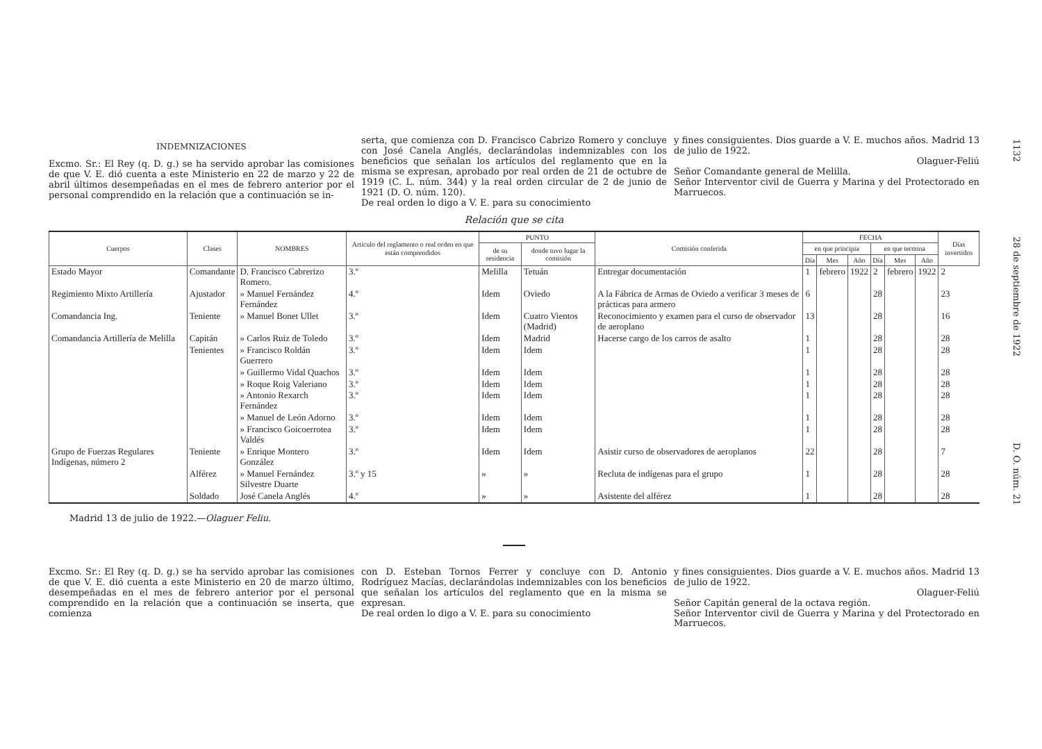INDEMNIZACIONES
Excmo. Sr.: El Rey (q. D. g.) se ha servido aprobar las comisiones de que V. E. dió cuenta a este Ministerio en 22 de marzo y 22 de abril últimos desempeñadas en el mes de febrero anterior por el personal comprendido en la relación que a continuación se in-
serta, que comienza con D. Francisco Cabrizo Romero y concluye con José Canela Anglés, declarándolas indemnizables con los beneficios que señalan los artículos del reglamento que en la misma se expresan, aprobado por real orden de 21 de octubre de 1919 (C. L. núm. 344) y la real orden circular de 2 de junio de 1921 (D. O. núm. 120).
De real orden lo digo a V. E. para su conocimiento
y fines consiguientes. Dios guarde a V. E. muchos años. Madrid 13 de julio de 1922.
Olaguer-Feliú
Señor Comandante general de Melilla.
Señor Interventor civil de Guerra y Marina y del Protectorado en Marruecos.
Relación que se cita
| Cuerpos | Clases | NOMBRES | Artículo del reglamento o real orden en que están comprendidos | PUNTO | | Comisión conferida | FECHA | | | | | | Días invertidos |
| --- | --- | --- | --- | --- | --- | --- | --- | --- | --- | --- | --- | --- | --- |
| | | | | de su residencia | donde tuvo lugar la comisión | | en que principia | | | en que termina | | | |
| | | | | | | | Día | Mes | Año | Día | Mes | Año | |
| Estado Mayor | Comandante | D. Francisco Cabrerizo Romero. | 3.º | Melilla | Tetuán | Entregar documentación | 1 | febrero | 1922 | 2 | febrero | 1922 | 2 |
| Regimiento Mixto Artillería | Ajustador | » Manuel Fernández Fernández | 4.º | Idem | Oviedo | A la Fábrica de Armas de Oviedo a verificar 3 meses de prácticas para armero | 6 | | | 28 | | | 23 |
| Comandancia Ing. | Teniente | » Manuel Bonet Ullet | 3.º | Idem | Cuatro Vientos (Madrid) | Reconocimiento y examen para el curso de observador de aeroplano | 13 | | | 28 | | | 16 |
| Comandancia Artillería de Melilla | Capitán | » Carlos Ruiz de Toledo | 3.º | Idem | Madrid | Hacerse cargo de los carros de asalto | 1 | | | 28 | | | 28 |
| | Tenientes | » Francisco Roldán Guerrero | 3.º | Idem | Idem | | 1 | | | 28 | | | 28 |
| | | » Guillermo Vidal Quachos | 3.º | Idem | Idem | | 1 | | | 28 | | | 28 |
| | | » Roque Roig Valeriano | 3.º | Idem | Idem | | 1 | | | 28 | | | 28 |
| | | » Antonio Rexarch Fernández | 3.º | Idem | Idem | | 1 | | | 28 | | | 28 |
| | | » Manuel de León Adorno | 3.º | Idem | Idem | | 1 | | | 28 | | | 28 |
| | | » Francisco Goicoerrotea Valdés | 3.º | Idem | Idem | | 1 | | | 28 | | | 28 |
| Grupo de Fuerzas Regulares Indígenas, número 2 | Teniente | » Enrique Montero González | 3.º | Idem | Idem | Asistir curso de observadores de aeroplanos | 22 | | | 28 | | | 7 |
| | Alférez | » Manuel Fernández Silvestre Duarte | 3.º y 15 | » | » | Recluta de indígenas para el grupo | 1 | | | 28 | | | 28 |
| | Soldado | José Canela Anglés | 4.º | » | » | Asistente del alférez | 1 | | | 28 | | | 28 |
Madrid 13 de julio de 1922.—Olaguer Feliu.
Excmo. Sr.: El Rey (q. D. g.) se ha servido aprobar las comisiones de que V. E. dió cuenta a este Ministerio en 20 de marzo último, desempeñadas en el mes de febrero anterior por el personal comprendido en la relación que a continuación se inserta, que comienza
con D. Esteban Tornos Ferrer y concluye con D. Antonio Rodríguez Macías, declarándolas indemnizables con los beneficios que señalan los artículos del reglamento que en la misma se expresan.
De real orden lo digo a V. E. para su conocimiento
y fines consiguientes. Dios guarde a V. E. muchos años. Madrid 13 de julio de 1922.
Olaguer-Feliú
Señor Capitán general de la octava región.
Señor Interventor civil de Guerra y Marina y del Protectorado en Marruecos.
1132 28 de septiembre de 1922 D. O. núm. 21